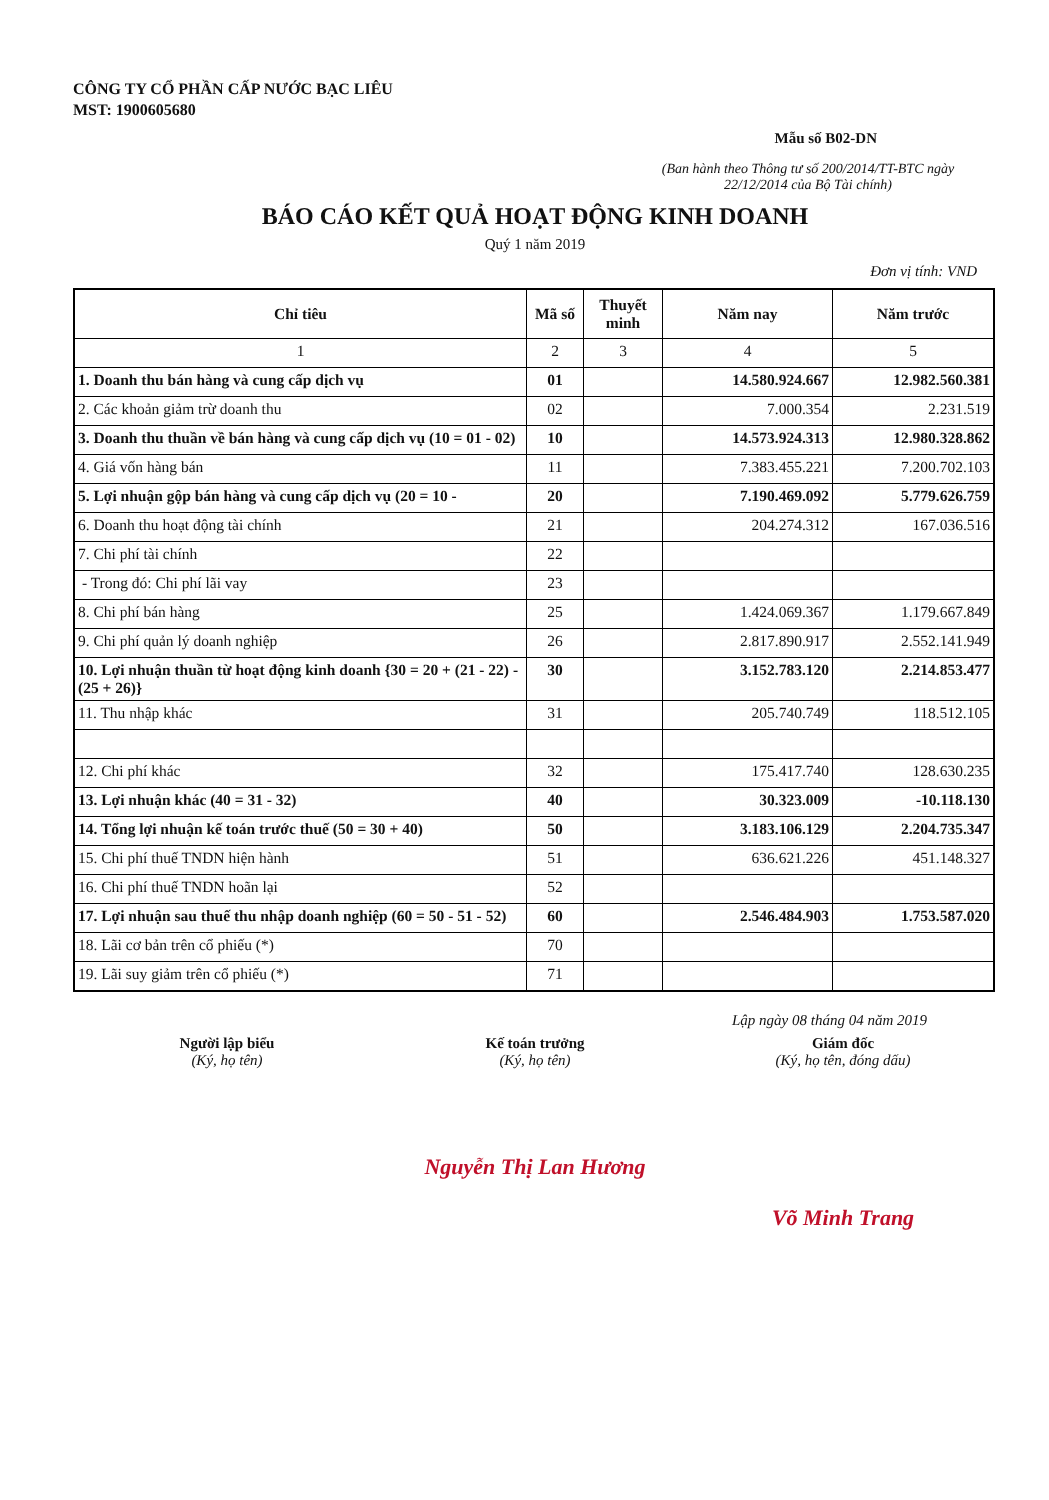CÔNG TY CỔ PHẦN CẤP NƯỚC BẠC LIÊU
MST: 1900605680
Mẫu số B02-DN
(Ban hành theo Thông tư số 200/2014/TT-BTC ngày 22/12/2014 của Bộ Tài chính)
BÁO CÁO KẾT QUẢ HOẠT ĐỘNG KINH DOANH
Quý 1 năm 2019
Đơn vị tính: VND
| Chỉ tiêu | Mã số | Thuyết minh | Năm nay | Năm trước |
| --- | --- | --- | --- | --- |
| 1 | 2 | 3 | 4 | 5 |
| 1. Doanh thu bán hàng và cung cấp dịch vụ | 01 | | 14.580.924.667 | 12.982.560.381 |
| 2. Các khoản giảm trừ doanh thu | 02 | | 7.000.354 | 2.231.519 |
| 3. Doanh thu thuần về bán hàng và cung cấp dịch vụ (10 = 01 - 02) | 10 | | 14.573.924.313 | 12.980.328.862 |
| 4. Giá vốn hàng bán | 11 | | 7.383.455.221 | 7.200.702.103 |
| 5. Lợi nhuận gộp bán hàng và cung cấp dịch vụ (20 = 10 - | 20 | | 7.190.469.092 | 5.779.626.759 |
| 6. Doanh thu hoạt động tài chính | 21 | | 204.274.312 | 167.036.516 |
| 7. Chi phí tài chính | 22 | | | |
| - Trong đó: Chi phí lãi vay | 23 | | | |
| 8. Chi phí bán hàng | 25 | | 1.424.069.367 | 1.179.667.849 |
| 9. Chi phí quản lý doanh nghiệp | 26 | | 2.817.890.917 | 2.552.141.949 |
| 10. Lợi nhuận thuần từ hoạt động kinh doanh {30 = 20 + (21 - 22) - (25 + 26)} | 30 | | 3.152.783.120 | 2.214.853.477 |
| 11. Thu nhập khác | 31 | | 205.740.749 | 118.512.105 |
| 12. Chi phí khác | 32 | | 175.417.740 | 128.630.235 |
| 13. Lợi nhuận khác (40 = 31 - 32) | 40 | | 30.323.009 | -10.118.130 |
| 14. Tổng lợi nhuận kế toán trước thuế (50 = 30 + 40) | 50 | | 3.183.106.129 | 2.204.735.347 |
| 15. Chi phí thuế TNDN hiện hành | 51 | | 636.621.226 | 451.148.327 |
| 16. Chi phí thuế TNDN hoãn lại | 52 | | | |
| 17. Lợi nhuận sau thuế thu nhập doanh nghiệp (60 = 50 - 51 - 52) | 60 | | 2.546.484.903 | 1.753.587.020 |
| 18. Lãi cơ bản trên cổ phiếu (*) | 70 | | | |
| 19. Lãi suy giảm trên cổ phiếu (*) | 71 | | | |
Lập ngày 08 tháng 04 năm 2019
Người lập biểu
(Ký, họ tên)
Kế toán trưởng
(Ký, họ tên)
Nguyễn Thị Lan Hương
Giám đốc
(Ký, họ tên, đóng dấu)
Võ Minh Trang